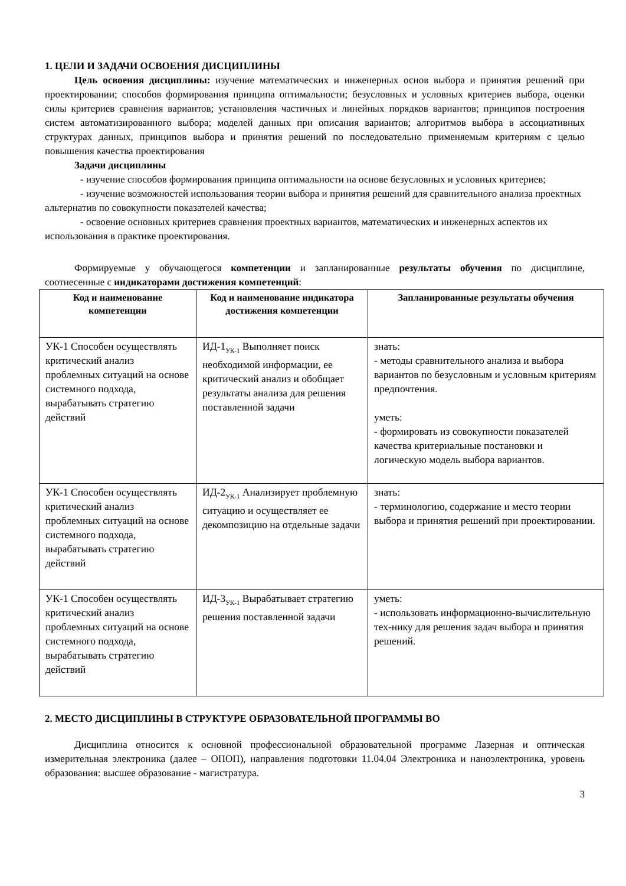1. ЦЕЛИ И ЗАДАЧИ ОСВОЕНИЯ ДИСЦИПЛИНЫ
Цель освоения дисциплины: изучение математических и инженерных основ выбора и принятия решений при проектировании; способов формирования принципа оптимальности; безусловных и условных критериев выбора, оценки силы критериев сравнения вариантов; установления частичных и линейных порядков вариантов; принципов построения систем автоматизированного выбора; моделей данных при описания вариантов; алгоритмов выбора в ассоциативных структурах данных, принципов выбора и принятия решений по последовательно применяемым критериям с целью повышения качества проектирования
Задачи дисциплины
- изучение способов формирования принципа оптимальности на основе безусловных и условных критериев;
- изучение возможностей использования теории выбора и принятия решений для сравнительного анализа проектных альтернатив по совокупности показателей качества;
- освоение основных критериев сравнения проектных вариантов, математических и инженерных аспектов их использования в практике проектирования.
Формируемые у обучающегося компетенции и запланированные результаты обучения по дисциплине, соотнесенные с индикаторами достижения компетенций:
| Код и наименование компетенции | Код и наименование индикатора достижения компетенции | Запланированные результаты обучения |
| --- | --- | --- |
| УК-1 Способен осуществлять критический анализ проблемных ситуаций на основе системного подхода, вырабатывать стратегию действий | ИД-1<sub>УК-1</sub> Выполняет поиск необходимой информации, ее критический анализ и обобщает результаты анализа для решения поставленной задачи | знать: - методы сравнительного анализа и выбора вариантов по безусловным и условным критериям предпочтения. уметь: - формировать из совокупности показателей качества критериальные постановки и логическую модель выбора вариантов. |
| УК-1 Способен осуществлять критический анализ проблемных ситуаций на основе системного подхода, вырабатывать стратегию действий | ИД-2<sub>УК-1</sub> Анализирует проблемную ситуацию и осуществляет ее декомпозицию на отдельные задачи | знать: - терминологию, содержание и место теории выбора и принятия решений при проектировании. |
| УК-1 Способен осуществлять критический анализ проблемных ситуаций на основе системного подхода, вырабатывать стратегию действий | ИД-3<sub>УК-1</sub> Вырабатывает стратегию решения поставленной задачи | уметь: - использовать информационно-вычислительную тех-нику для решения задач выбора и принятия решений. |
2. МЕСТО ДИСЦИПЛИНЫ В СТРУКТУРЕ ОБРАЗОВАТЕЛЬНОЙ ПРОГРАММЫ ВО
Дисциплина относится к основной профессиональной образовательной программе Лазерная и оптическая измерительная электроника (далее – ОПОП), направления подготовки 11.04.04 Электроника и наноэлектроника, уровень образования: высшее образование - магистратура.
3